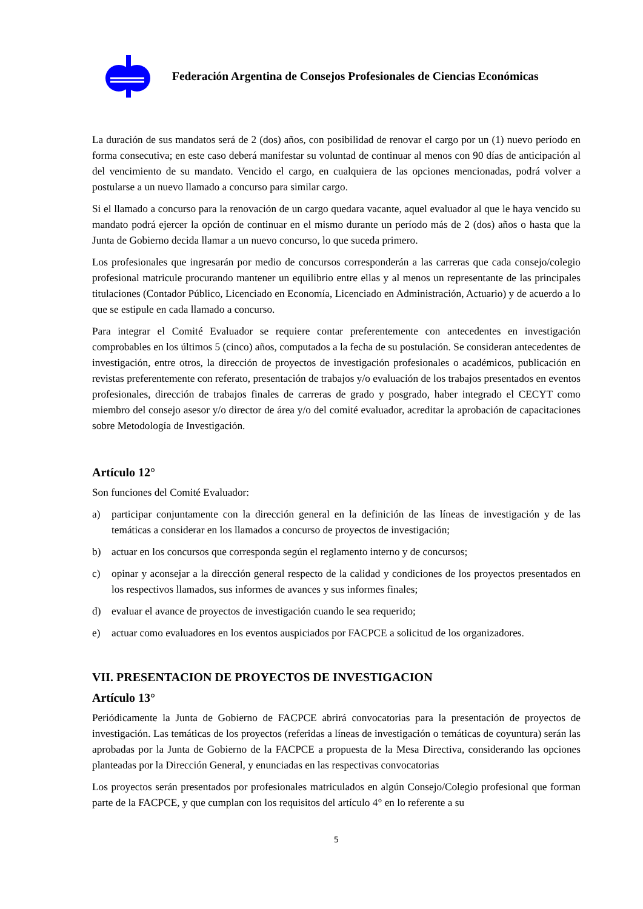Federación Argentina de Consejos Profesionales de Ciencias Económicas
La duración de sus mandatos será de 2 (dos) años, con posibilidad de renovar el cargo por un (1) nuevo período en forma consecutiva; en este caso deberá manifestar su voluntad de continuar al menos con 90 días de anticipación al del vencimiento de su mandato. Vencido el cargo, en cualquiera de las opciones mencionadas, podrá volver a postularse a un nuevo llamado a concurso para similar cargo.
Si el llamado a concurso para la renovación de un cargo quedara vacante, aquel evaluador al que le haya vencido su mandato podrá ejercer la opción de continuar en el mismo durante un período más de 2 (dos) años o hasta que la Junta de Gobierno decida llamar a un nuevo concurso, lo que suceda primero.
Los profesionales que ingresarán por medio de concursos corresponderán a las carreras que cada consejo/colegio profesional matricule procurando mantener un equilibrio entre ellas y al menos un representante de las principales titulaciones (Contador Público, Licenciado en Economía, Licenciado en Administración, Actuario) y de acuerdo a lo que se estipule en cada llamado a concurso.
Para integrar el Comité Evaluador se requiere contar preferentemente con antecedentes en investigación comprobables en los últimos 5 (cinco) años, computados a la fecha de su postulación. Se consideran antecedentes de investigación, entre otros, la dirección de proyectos de investigación profesionales o académicos, publicación en revistas preferentemente con referato, presentación de trabajos y/o evaluación de los trabajos presentados en eventos profesionales, dirección de trabajos finales de carreras de grado y posgrado, haber integrado el CECYT como miembro del consejo asesor y/o director de área y/o del comité evaluador, acreditar la aprobación de capacitaciones sobre Metodología de Investigación.
Artículo 12°
Son funciones del Comité Evaluador:
a) participar conjuntamente con la dirección general en la definición de las líneas de investigación y de las temáticas a considerar en los llamados a concurso de proyectos de investigación;
b) actuar en los concursos que corresponda según el reglamento interno y de concursos;
c) opinar y aconsejar a la dirección general respecto de la calidad y condiciones de los proyectos presentados en los respectivos llamados, sus informes de avances y sus informes finales;
d) evaluar el avance de proyectos de investigación cuando le sea requerido;
e) actuar como evaluadores en los eventos auspiciados por FACPCE a solicitud de los organizadores.
VII. PRESENTACION DE PROYECTOS DE INVESTIGACION
Artículo 13°
Periódicamente la Junta de Gobierno de FACPCE abrirá convocatorias para la presentación de proyectos de investigación. Las temáticas de los proyectos (referidas a líneas de investigación o temáticas de coyuntura) serán las aprobadas por la Junta de Gobierno de la FACPCE a propuesta de la Mesa Directiva, considerando las opciones planteadas por la Dirección General, y enunciadas en las respectivas convocatorias
Los proyectos serán presentados por profesionales matriculados en algún Consejo/Colegio profesional que forman parte de la FACPCE, y que cumplan con los requisitos del artículo 4° en lo referente a su
5